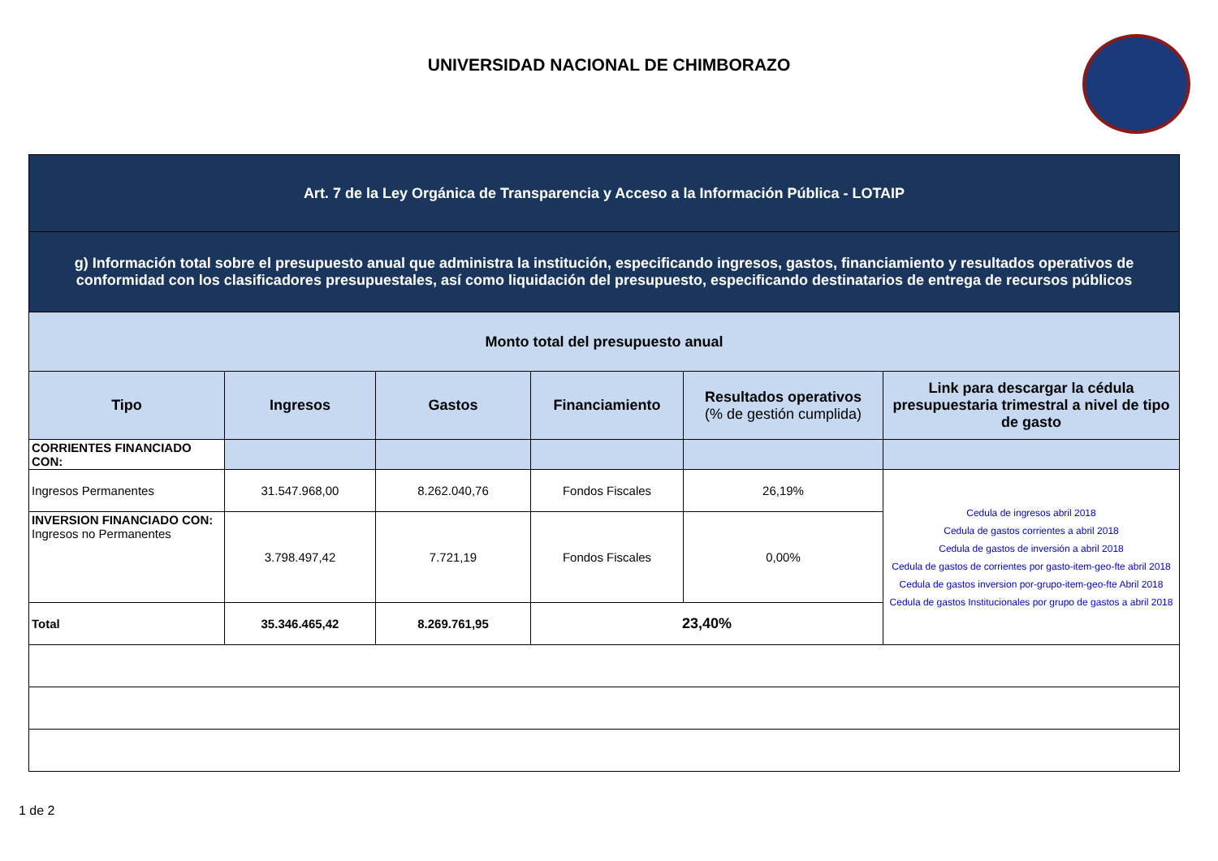UNIVERSIDAD NACIONAL DE CHIMBORAZO
| Art. 7 de la Ley Orgánica de Transparencia y Acceso a la Información Pública - LOTAIP | | | | | |
| g) Información total sobre el presupuesto anual que administra la institución, especificando ingresos, gastos, financiamiento y resultados operativos de conformidad con los clasificadores presupuestales, así como liquidación del presupuesto, especificando destinatarios de entrega de recursos públicos | | | | | |
| Monto total del presupuesto anual | | | | | |
| Tipo | Ingresos | Gastos | Financiamiento | Resultados operativos (% de gestión cumplida) | Link para descargar la cédula presupuestaria trimestral a nivel de tipo de gasto |
| CORRIENTES FINANCIADO CON: | | | | | |
| Ingresos Permanentes | 31.547.968,00 | 8.262.040,76 | Fondos Fiscales | 26,19% | Cedula de ingresos abril 2018 Cedula de gastos corrientes a abril 2018 Cedula de gastos de inversión a abril 2018 Cedula de gastos de corrientes por gasto-item-geo-fte abril 2018 Cedula de gastos inversion por-grupo-item-geo-fte Abril 2018 Cedula de gastos Institucionales por grupo de gastos a abril 2018 |
| INVERSION FINANCIADO CON: Ingresos no Permanentes | 3.798.497,42 | 7.721,19 | Fondos Fiscales | 0,00% | |
| Total | 35.346.465,42 | 8.269.761,95 | 23,40% | | |
1 de 2